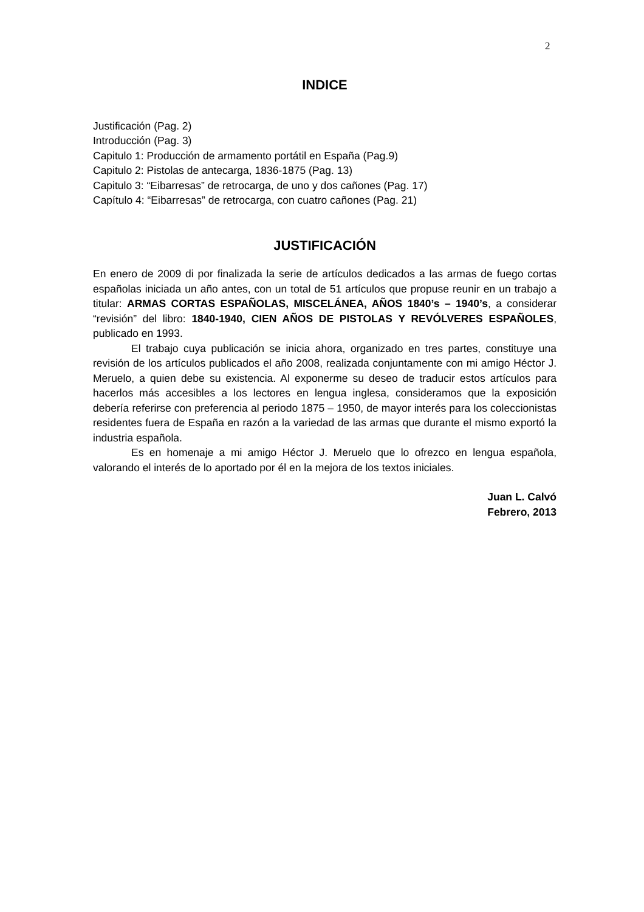2
INDICE
Justificación (Pag. 2)
Introducción (Pag. 3)
Capitulo 1: Producción de armamento portátil en España (Pag.9)
Capitulo 2: Pistolas de antecarga, 1836-1875 (Pag. 13)
Capitulo 3: “Eibarresas” de retrocarga, de uno y dos cañones (Pag. 17)
Capítulo 4: “Eibarresas” de retrocarga, con cuatro cañones (Pag. 21)
JUSTIFICACIÓN
En enero de 2009 di por finalizada la serie de artículos dedicados a las armas de fuego cortas españolas iniciada un año antes, con un total de 51 artículos que propuse reunir en un trabajo a titular: ARMAS CORTAS ESPAÑOLAS, MISCELÁNEA, AÑOS 1840’s – 1940’s, a considerar “revisión” del libro: 1840-1940, CIEN AÑOS DE PISTOLAS Y REVÓLVERES ESPAÑOLES, publicado en 1993.
El trabajo cuya publicación se inicia ahora, organizado en tres partes, constituye una revisión de los artículos publicados el año 2008, realizada conjuntamente con mi amigo Héctor J. Meruelo, a quien debe su existencia. Al exponerme su deseo de traducir estos artículos para hacerlos más accesibles a los lectores en lengua inglesa, consideramos que la exposición debería referirse con preferencia al periodo 1875 – 1950, de mayor interés para los coleccionistas residentes fuera de España en razón a la variedad de las armas que durante el mismo exportó la industria española.
Es en homenaje a mi amigo Héctor J. Meruelo que lo ofrezco en lengua española, valorando el interés de lo aportado por él en la mejora de los textos iniciales.
Juan L. Calvó
Febrero, 2013